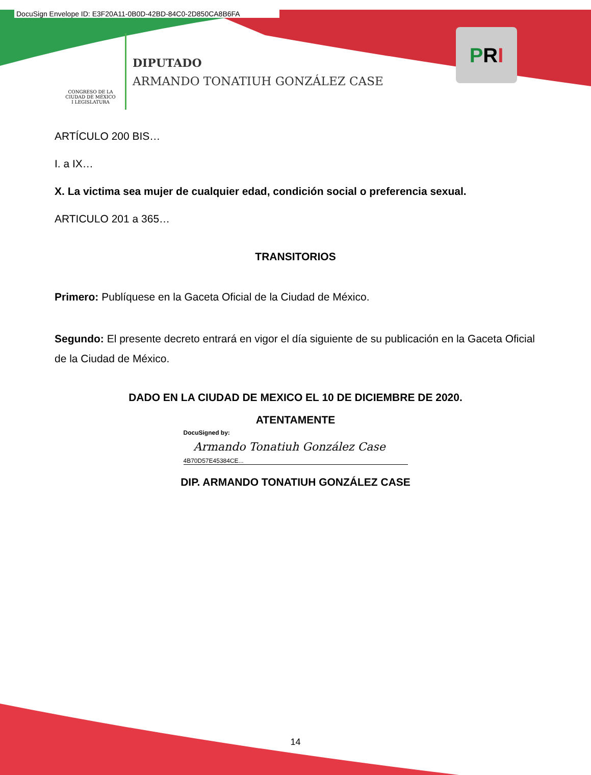DocuSign Envelope ID: E3F20A11-0B0D-42BD-84C0-2D850CA8B6FA
CONGRESO DE LA CIUDAD DE MÉXICO
I LEGISLATURA
DIPUTADO
ARMANDO TONATIUH GONZÁLEZ CASE
PRI
ARTÍCULO 200 BIS…
I. a IX…
X. La victima sea mujer de cualquier edad, condición social o preferencia sexual.
ARTICULO 201 a 365…
TRANSITORIOS
Primero: Publíquese en la Gaceta Oficial de la Ciudad de México.
Segundo: El presente decreto entrará en vigor el día siguiente de su publicación en la Gaceta Oficial de la Ciudad de México.
DADO EN LA CIUDAD DE MEXICO EL 10 DE DICIEMBRE DE 2020.
ATENTAMENTE
DocuSigned by:
Armando Tonatiuh González Case
4B70D57E45384CE...
DIP. ARMANDO TONATIUH GONZÁLEZ CASE
14